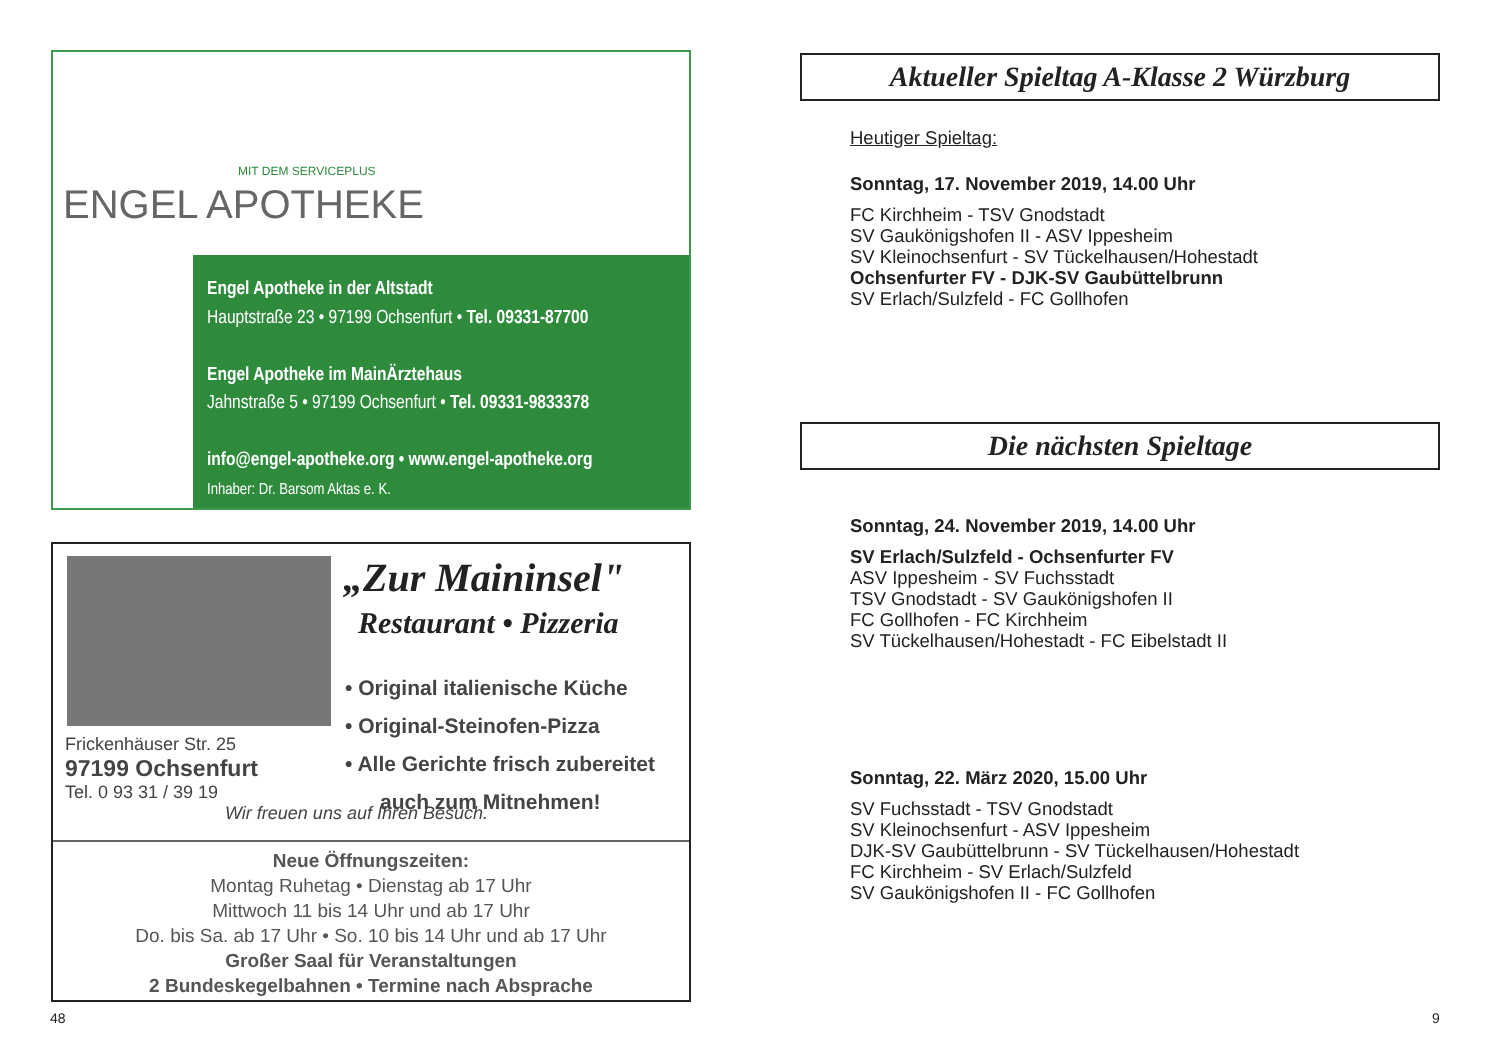MIT DEM SERVICEPLUS
ENGEL APOTHEKE
Engel Apotheke in der Altstadt
Hauptstraße 23 • 97199 Ochsenfurt • Tel. 09331-87700
Engel Apotheke im MainÄrztehaus
Jahnstraße 5 • 97199 Ochsenfurt • Tel. 09331-9833378
info@engel-apotheke.org • www.engel-apotheke.org
Inhaber: Dr. Barsom Aktas e. K.
„Zur Maininsel"
Restaurant • Pizzeria
• Original italienische Küche
• Original-Steinofen-Pizza
• Alle Gerichte frisch zubereitet
auch zum Mitnehmen!
Frickenhäuser Str. 25
97199 Ochsenfurt
Tel. 0 93 31 / 39 19
Wir freuen uns auf Ihren Besuch.
Neue Öffnungszeiten:
Montag Ruhetag • Dienstag ab 17 Uhr
Mittwoch 11 bis 14 Uhr und ab 17 Uhr
Do. bis Sa. ab 17 Uhr • So. 10 bis 14 Uhr und ab 17 Uhr
Großer Saal für Veranstaltungen
2 Bundeskegelbahnen • Termine nach Absprache
48
Aktueller Spieltag A-Klasse 2 Würzburg
Heutiger Spieltag:
Sonntag, 17. November 2019, 14.00 Uhr
FC Kirchheim - TSV Gnodstadt
SV Gaukönigshofen II - ASV Ippesheim
SV Kleinochsenfurt - SV Tückelhausen/Hohestadt
Ochsenfurter FV - DJK-SV Gaubüttelbrunn
SV Erlach/Sulzfeld - FC Gollhofen
Die nächsten Spieltage
Sonntag, 24. November 2019, 14.00 Uhr
SV Erlach/Sulzfeld - Ochsenfurter FV
ASV Ippesheim - SV Fuchsstadt
TSV Gnodstadt - SV Gaukönigshofen II
FC Gollhofen - FC Kirchheim
SV Tückelhausen/Hohestadt - FC Eibelstadt II
Sonntag, 22. März 2020, 15.00 Uhr
SV Fuchsstadt - TSV Gnodstadt
SV Kleinochsenfurt - ASV Ippesheim
DJK-SV Gaubüttelbrunn - SV Tückelhausen/Hohestadt
FC Kirchheim - SV Erlach/Sulzfeld
SV Gaukönigshofen II - FC Gollhofen
9